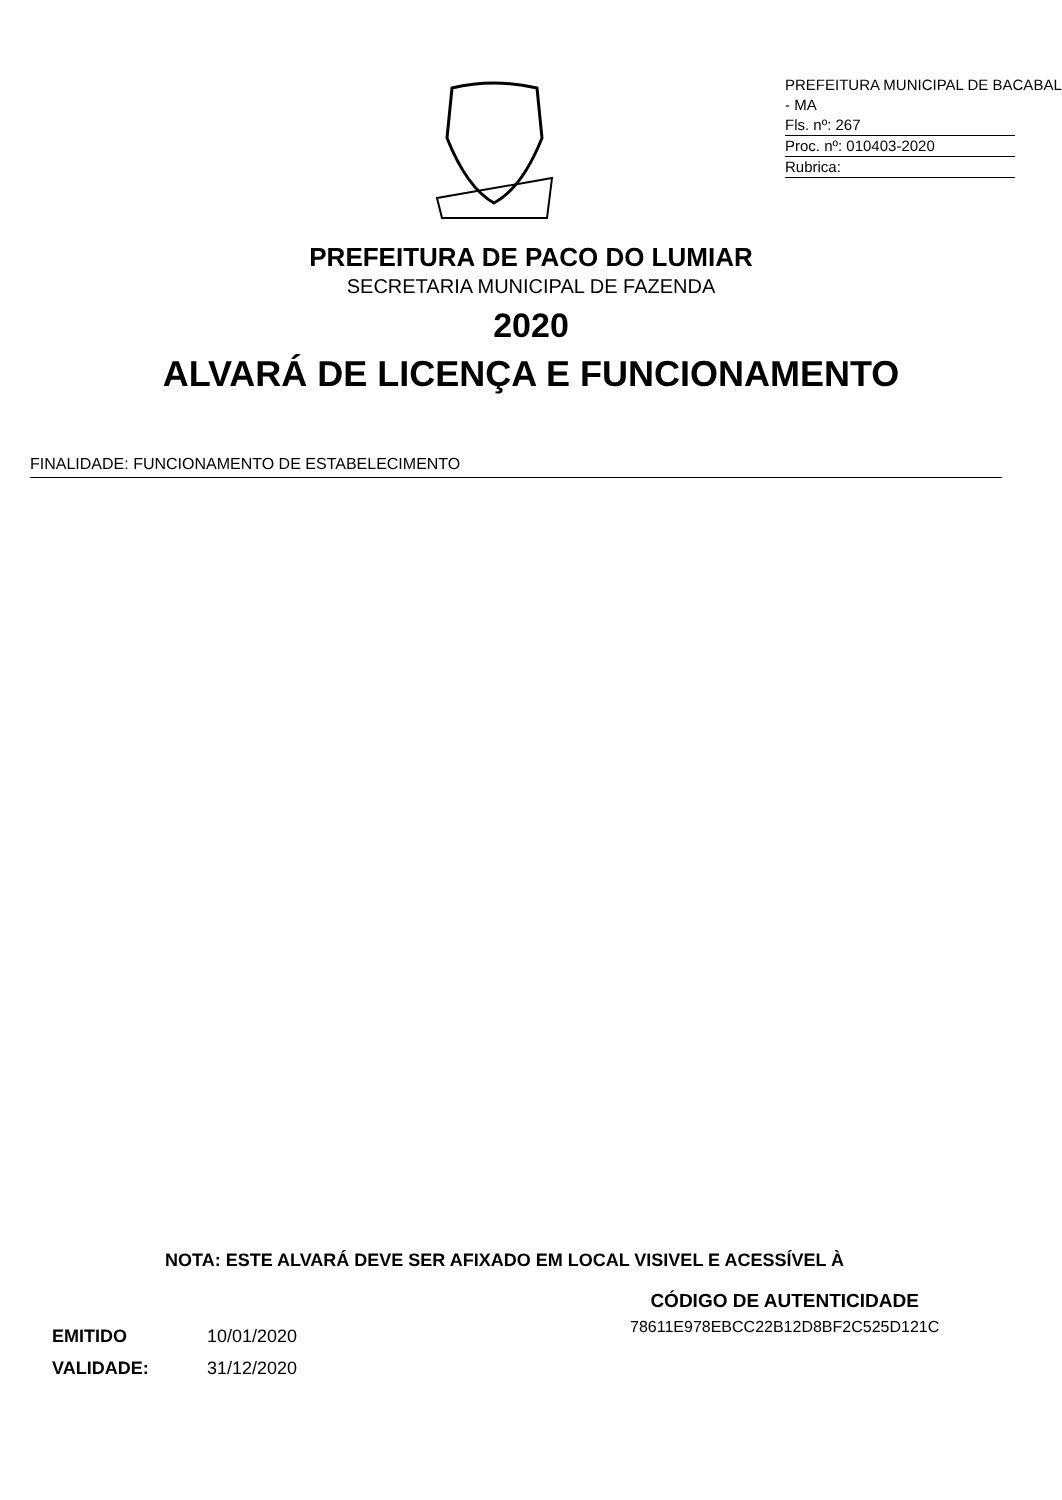PREFEITURA MUNICIPAL DE BACABAL - MA
Fls. nº: 267
Proc. nº: 010403-2020
Rubrica:
PREFEITURA DE PACO DO LUMIAR
SECRETARIA MUNICIPAL DE FAZENDA
2020
ALVARÁ DE LICENÇA E FUNCIONAMENTO
FINALIDADE: FUNCIONAMENTO DE ESTABELECIMENTO
NOTA: ESTE ALVARÁ DEVE SER AFIXADO EM LOCAL VISIVEL E ACESSÍVEL À
EMITIDO 10/01/2020
VALIDADE: 31/12/2020
CÓDIGO DE AUTENTICIDADE
78611E978EBCC22B12D8BF2C525D121C